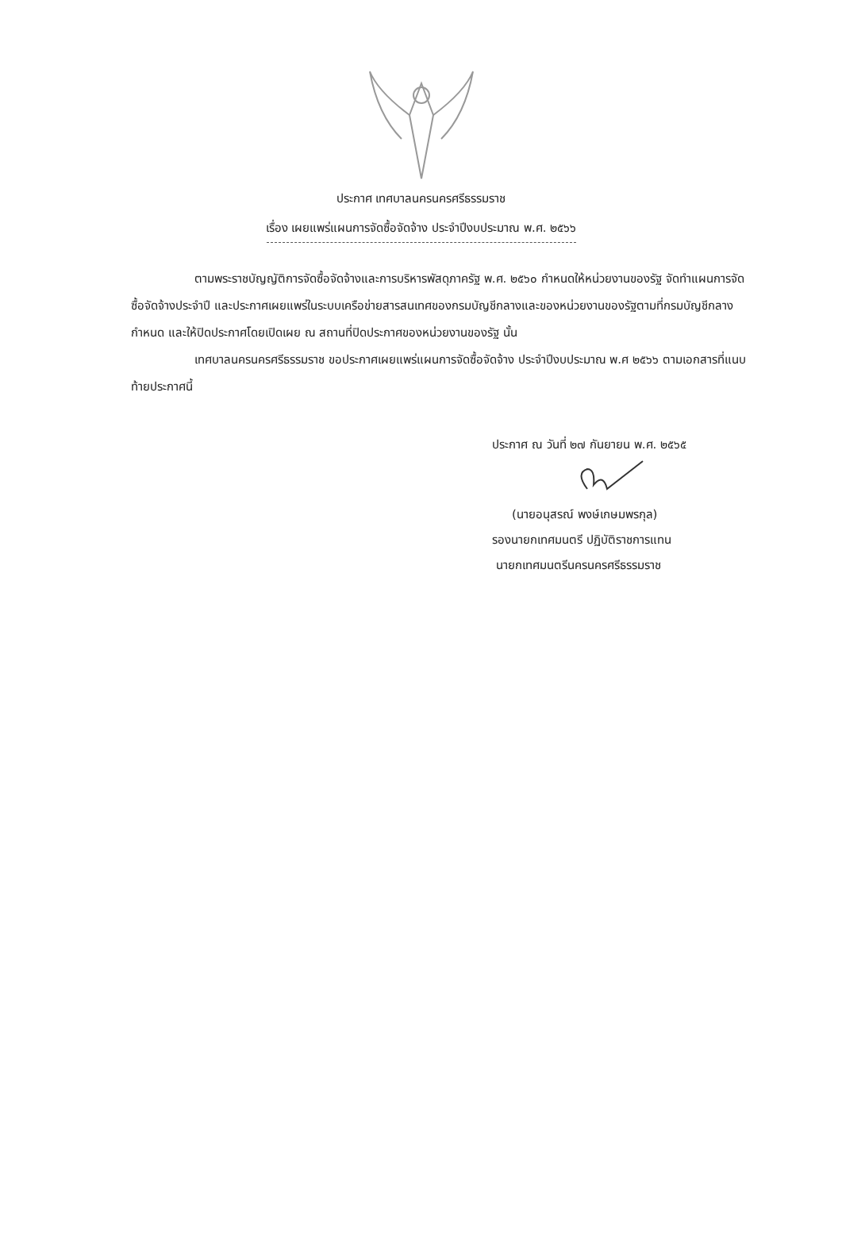ประกาศ เทศบาลนครนครศรีธรรมราช
เรื่อง เผยแพร่แผนการจัดซื้อจัดจ้าง ประจำปีงบประมาณ พ.ศ. ๒๕๖๖
ตามพระราชบัญญัติการจัดซื้อจัดจ้างและการบริหารพัสดุภาครัฐ พ.ศ. ๒๕๖๐ กำหนดให้หน่วยงานของรัฐ จัดทำแผนการจัดซื้อจัดจ้างประจำปี และประกาศเผยแพร่ในระบบเครือข่ายสารสนเทศของกรมบัญชีกลางและของหน่วยงานของรัฐตามที่กรมบัญชีกลางกำหนด และให้ปิดประกาศโดยเปิดเผย ณ สถานที่ปิดประกาศของหน่วยงานของรัฐ นั้น
เทศบาลนครนครศรีธรรมราช ขอประกาศเผยแพร่แผนการจัดซื้อจัดจ้าง ประจำปีงบประมาณ พ.ศ ๒๕๖๖ ตามเอกสารที่แนบท้ายประกาศนี้
ประกาศ ณ วันที่ ๒๗ กันยายน พ.ศ. ๒๕๖๕
(นายอนุสรณ์ พงษ์เกษมพรกุล)
รองนายกเทศมนตรี ปฏิบัติราชการแทน
นายกเทศมนตรีนครนครศรีธรรมราช